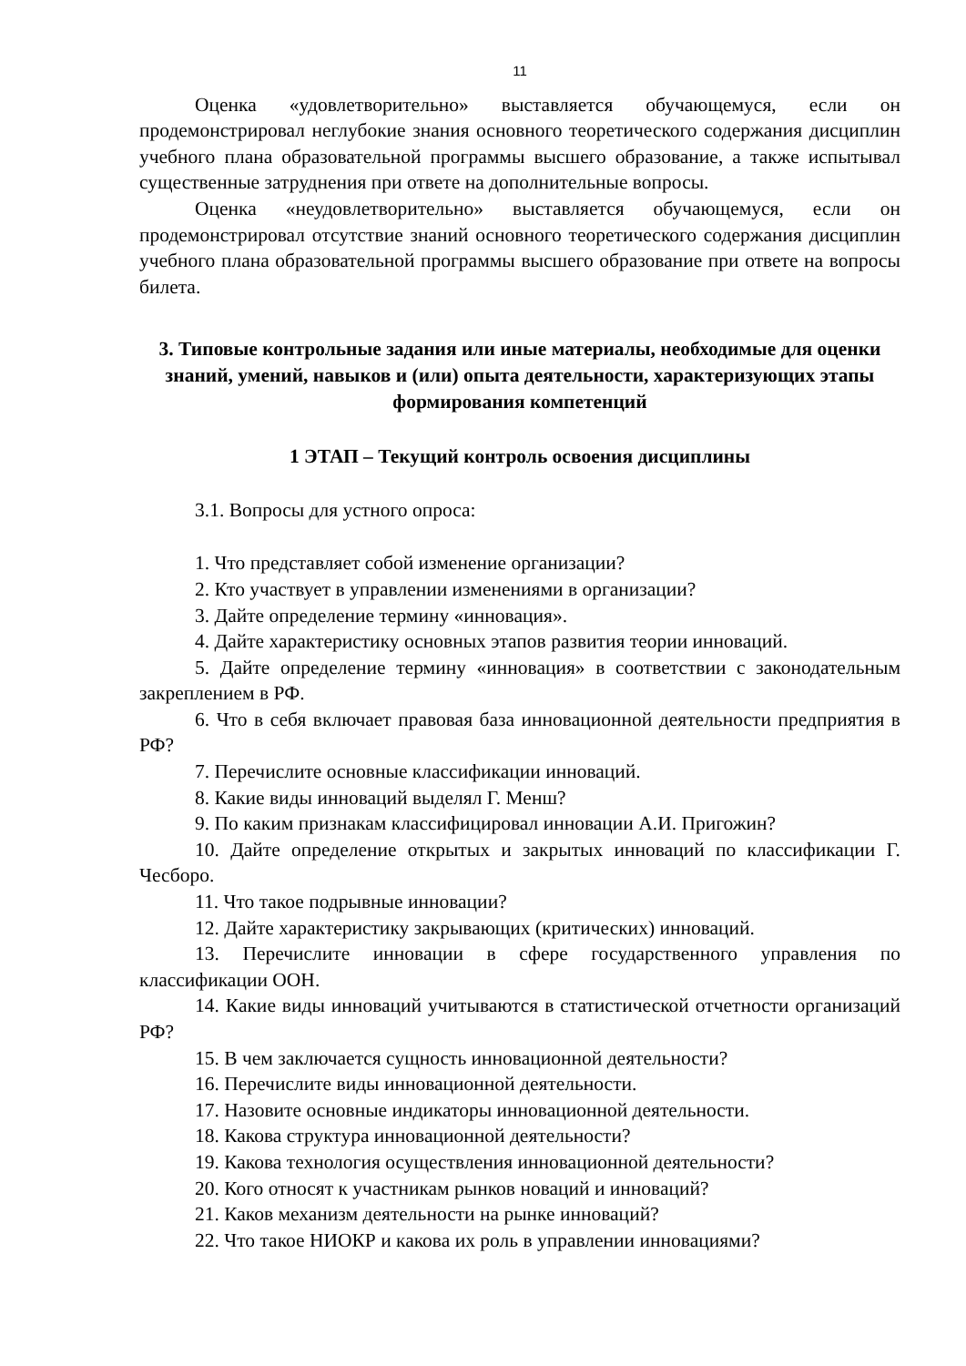11
Оценка «удовлетворительно» выставляется обучающемуся, если он продемонстрировал неглубокие знания основного теоретического содержания дисциплин учебного плана образовательной программы высшего образование, а также испытывал существенные затруднения при ответе на дополнительные вопросы.
Оценка «неудовлетворительно» выставляется обучающемуся, если он продемонстрировал отсутствие знаний основного теоретического содержания дисциплин учебного плана образовательной программы высшего образование при ответе на вопросы билета.
3. Типовые контрольные задания или иные материалы, необходимые для оценки знаний, умений, навыков и (или) опыта деятельности, характеризующих этапы формирования компетенций
1 ЭТАП – Текущий контроль освоения дисциплины
3.1. Вопросы для устного опроса:
1. Что представляет собой изменение организации?
2. Кто участвует в управлении изменениями в организации?
3. Дайте определение термину «инновация».
4. Дайте характеристику основных этапов развития теории инноваций.
5. Дайте определение термину «инновация» в соответствии с законодательным закреплением в РФ.
6. Что в себя включает правовая база инновационной деятельности предприятия в РФ?
7. Перечислите основные классификации инноваций.
8. Какие виды инноваций выделял Г. Менш?
9. По каким признакам классифицировал инновации А.И. Пригожин?
10. Дайте определение открытых и закрытых инноваций по классификации Г. Чесборо.
11. Что такое подрывные инновации?
12. Дайте характеристику закрывающих (критических) инноваций.
13. Перечислите инновации в сфере государственного управления по классификации ООН.
14. Какие виды инноваций учитываются в статистической отчетности организаций РФ?
15. В чем заключается сущность инновационной деятельности?
16. Перечислите виды инновационной деятельности.
17. Назовите основные индикаторы инновационной деятельности.
18. Какова структура инновационной деятельности?
19. Какова технология осуществления инновационной деятельности?
20. Кого относят к участникам рынков новаций и инноваций?
21. Каков механизм деятельности на рынке инноваций?
22. Что такое НИОКР и какова их роль в управлении инновациями?